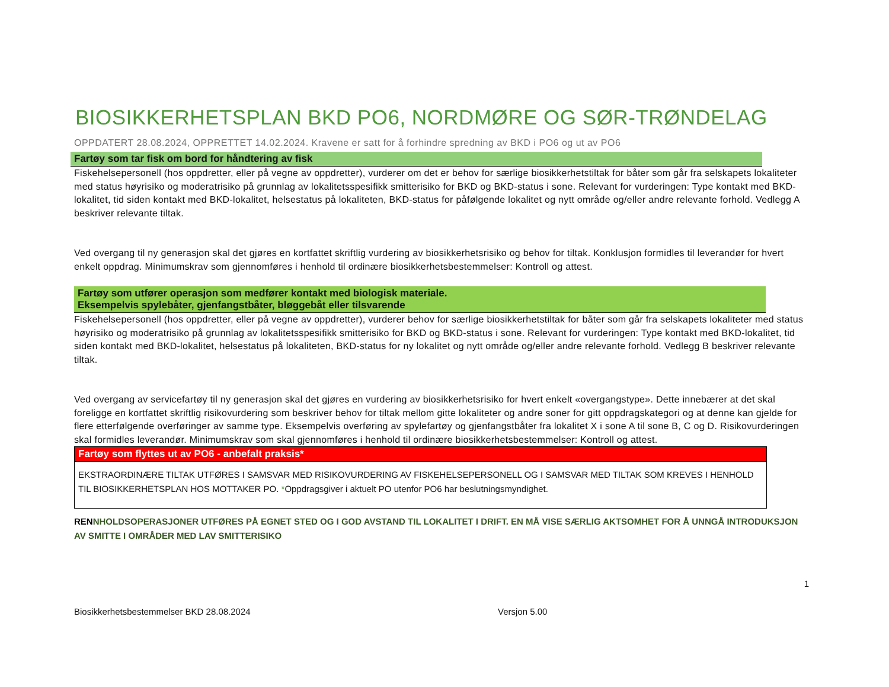BIOSIKKERHETSPLAN BKD PO6, NORDMØRE OG SØR-TRØNDELAG
OPPDATERT 28.08.2024, OPPRETTET 14.02.2024. Kravene er satt for å forhindre spredning av BKD i PO6 og ut av PO6
Fartøy som tar fisk om bord for håndtering av fisk
Fiskehelsepersonell (hos oppdretter, eller på vegne av oppdretter), vurderer om det er behov for særlige biosikkerhetstiltak for båter som går fra selskapets lokaliteter med status høyrisiko og moderatrisiko på grunnlag av lokalitetsspesifikk smitterisiko for BKD og BKD-status i sone. Relevant for vurderingen: Type kontakt med BKD-lokalitet, tid siden kontakt med BKD-lokalitet, helsestatus på lokaliteten, BKD-status for påfølgende lokalitet og nytt område og/eller andre relevante forhold. Vedlegg A beskriver relevante tiltak.
Ved overgang til ny generasjon skal det gjøres en kortfattet skriftlig vurdering av biosikkerhetsrisiko og behov for tiltak. Konklusjon formidles til leverandør for hvert enkelt oppdrag. Minimumskrav som gjennomføres i henhold til ordinære biosikkerhetsbestemmelser: Kontroll og attest.
Fartøy som utfører operasjon som medfører kontakt med biologisk materiale.
Eksempelvis spylebåter, gjenfangstbåter, bløggebåt eller tilsvarende
Fiskehelsepersonell (hos oppdretter, eller på vegne av oppdretter), vurderer behov for særlige biosikkerhetstiltak for båter som går fra selskapets lokaliteter med status høyrisiko og moderatrisiko på grunnlag av lokalitetsspesifikk smitterisiko for BKD og BKD-status i sone. Relevant for vurderingen: Type kontakt med BKD-lokalitet, tid siden kontakt med BKD-lokalitet, helsestatus på lokaliteten, BKD-status for ny lokalitet og nytt område og/eller andre relevante forhold. Vedlegg B beskriver relevante tiltak.
Ved overgang av servicefartøy til ny generasjon skal det gjøres en vurdering av biosikkerhetsrisiko for hvert enkelt «overgangstype». Dette innebærer at det skal foreligge en kortfattet skriftlig risikovurdering som beskriver behov for tiltak mellom gitte lokaliteter og andre soner for gitt oppdragskategori og at denne kan gjelde for flere etterfølgende overføringer av samme type. Eksempelvis overføring av spylefartøy og gjenfangstbåter fra lokalitet X i sone A til sone B, C og D. Risikovurderingen skal formidles leverandør. Minimumskrav som skal gjennomføres i henhold til ordinære biosikkerhetsbestemmelser: Kontroll og attest.
Fartøy som flyttes ut av PO6 - anbefalt praksis*
EKSTRAORDINÆRE TILTAK UTFØRES I SAMSVAR MED RISIKOVURDERING AV FISKEHELSEPERSONELL OG I SAMSVAR MED TILTAK SOM KREVES I HENHOLD TIL BIOSIKKERHETSPLAN HOS MOTTAKER PO. *Oppdragsgiver i aktuelt PO utenfor PO6 har beslutningsmyndighet.
RENNHOLDSOPERASJONER UTFØRES PÅ EGNET STED OG I GOD AVSTAND TIL LOKALITET I DRIFT. EN MÅ VISE SÆRLIG AKTSOMHET FOR Å UNNGÅ INTRODUKSJON AV SMITTE I OMRÅDER MED LAV SMITTERISIKO
1
Biosikkerhetsbestemmelser BKD 28.08.2024 Versjon 5.00